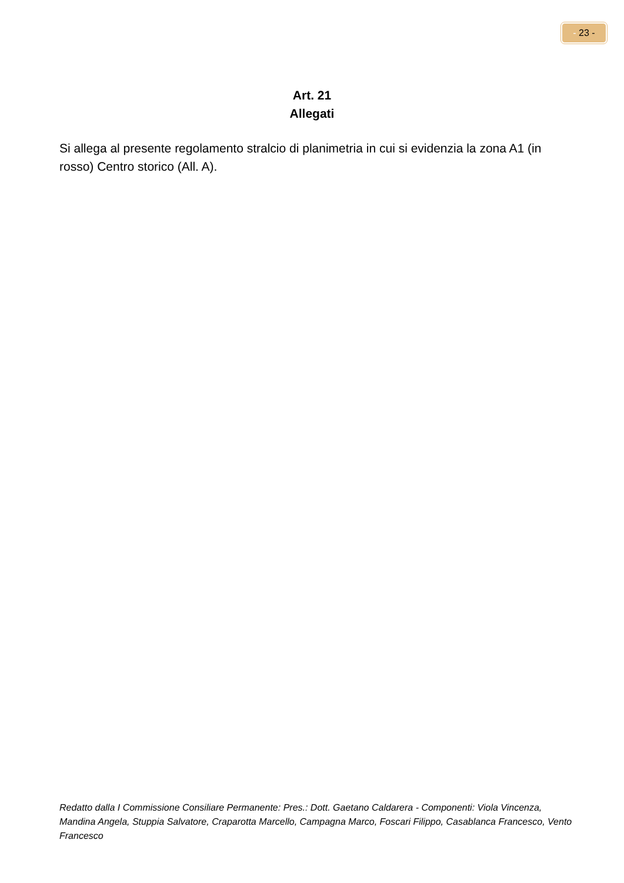- 23 -
Art. 21
Allegati
Si allega al presente regolamento stralcio di planimetria in cui si evidenzia la zona A1 (in rosso) Centro storico (All. A).
Redatto dalla I Commissione Consiliare Permanente: Pres.: Dott. Gaetano Caldarera - Componenti: Viola Vincenza, Mandina Angela, Stuppia Salvatore, Craparotta Marcello, Campagna Marco, Foscari Filippo, Casablanca Francesco, Vento Francesco